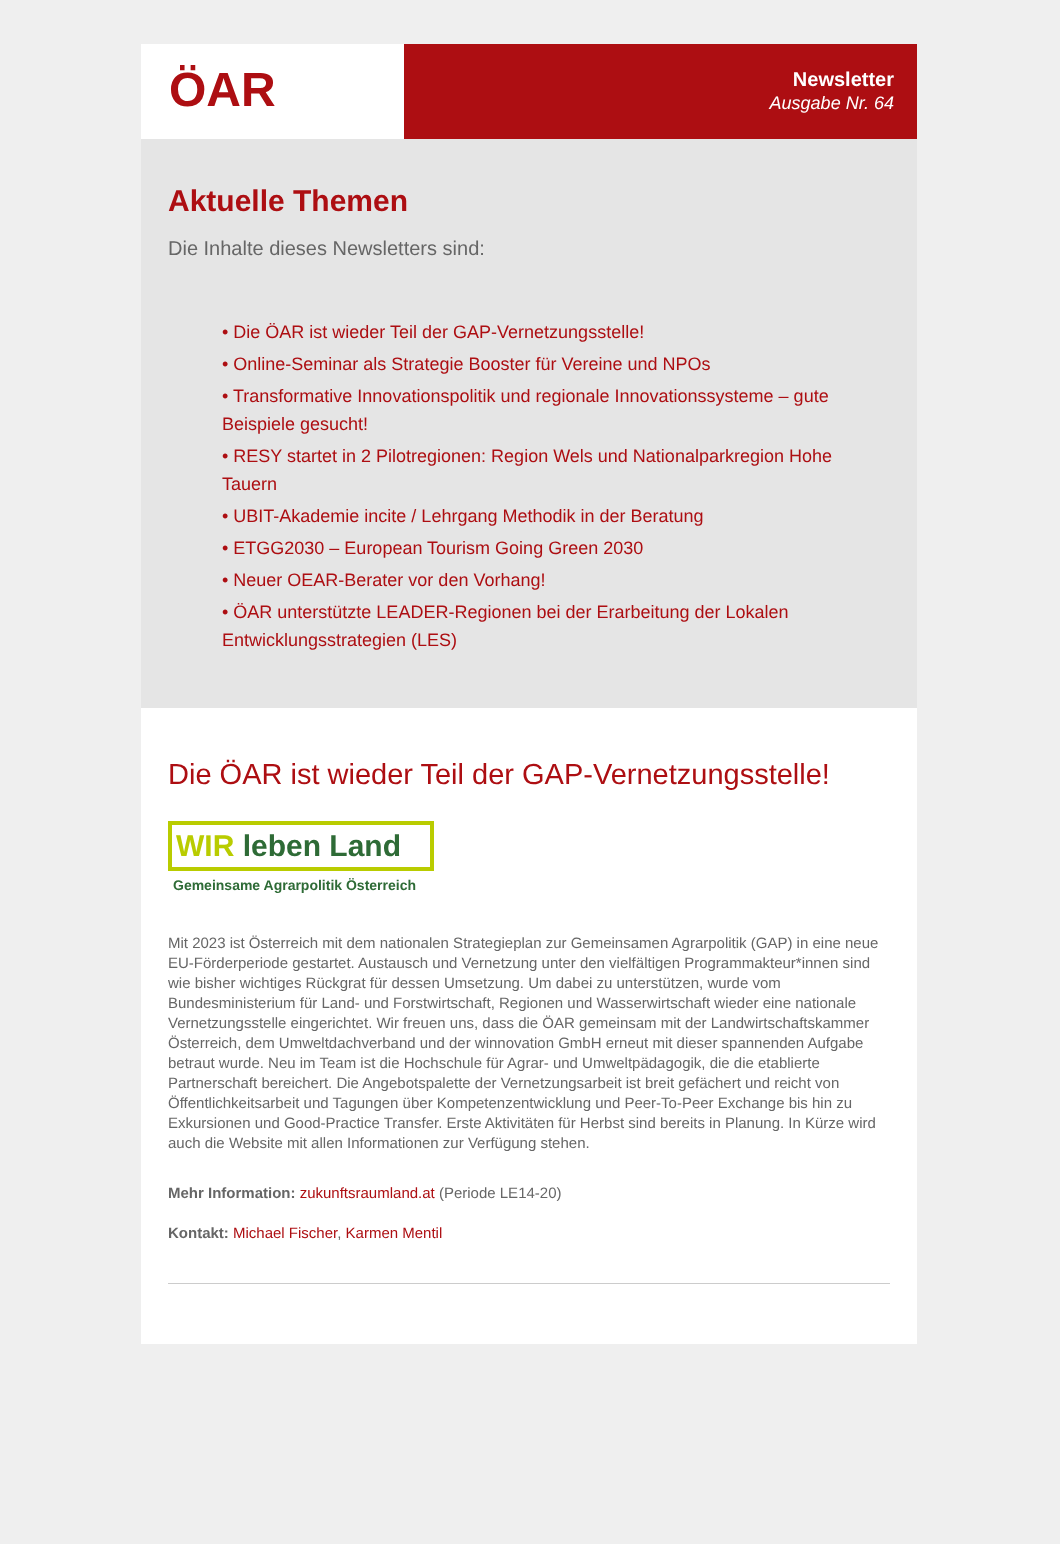ÖAR
Newsletter
Ausgabe Nr. 64
Aktuelle Themen
Die Inhalte dieses Newsletters sind:
• Die ÖAR ist wieder Teil der GAP-Vernetzungsstelle!
• Online-Seminar als Strategie Booster für Vereine und NPOs
• Transformative Innovationspolitik und regionale Innovationssysteme – gute Beispiele gesucht!
• RESY startet in 2 Pilotregionen: Region Wels und Nationalparkregion Hohe Tauern
• UBIT-Akademie incite / Lehrgang Methodik in der Beratung
• ETGG2030 – European Tourism Going Green 2030
• Neuer OEAR-Berater vor den Vorhang!
• ÖAR unterstützte LEADER-Regionen bei der Erarbeitung der Lokalen Entwicklungsstrategien (LES)
Die ÖAR ist wieder Teil der GAP-Vernetzungsstelle!
WIR leben Land
Gemeinsame Agrarpolitik Österreich
Mit 2023 ist Österreich mit dem nationalen Strategieplan zur Gemeinsamen Agrarpolitik (GAP) in eine neue EU-Förderperiode gestartet. Austausch und Vernetzung unter den vielfältigen Programmakteur*innen sind wie bisher wichtiges Rückgrat für dessen Umsetzung. Um dabei zu unterstützen, wurde vom Bundesministerium für Land- und Forstwirtschaft, Regionen und Wasserwirtschaft wieder eine nationale Vernetzungsstelle eingerichtet. Wir freuen uns, dass die ÖAR gemeinsam mit der Landwirtschaftskammer Österreich, dem Umweltdachverband und der winnovation GmbH erneut mit dieser spannenden Aufgabe betraut wurde. Neu im Team ist die Hochschule für Agrar- und Umweltpädagogik, die die etablierte Partnerschaft bereichert. Die Angebotspalette der Vernetzungsarbeit ist breit gefächert und reicht von Öffentlichkeitsarbeit und Tagungen über Kompetenzentwicklung und Peer-To-Peer Exchange bis hin zu Exkursionen und Good-Practice Transfer. Erste Aktivitäten für Herbst sind bereits in Planung. In Kürze wird auch die Website mit allen Informationen zur Verfügung stehen.
Mehr Information: zukunftsraumland.at (Periode LE14-20)
Kontakt: Michael Fischer, Karmen Mentil